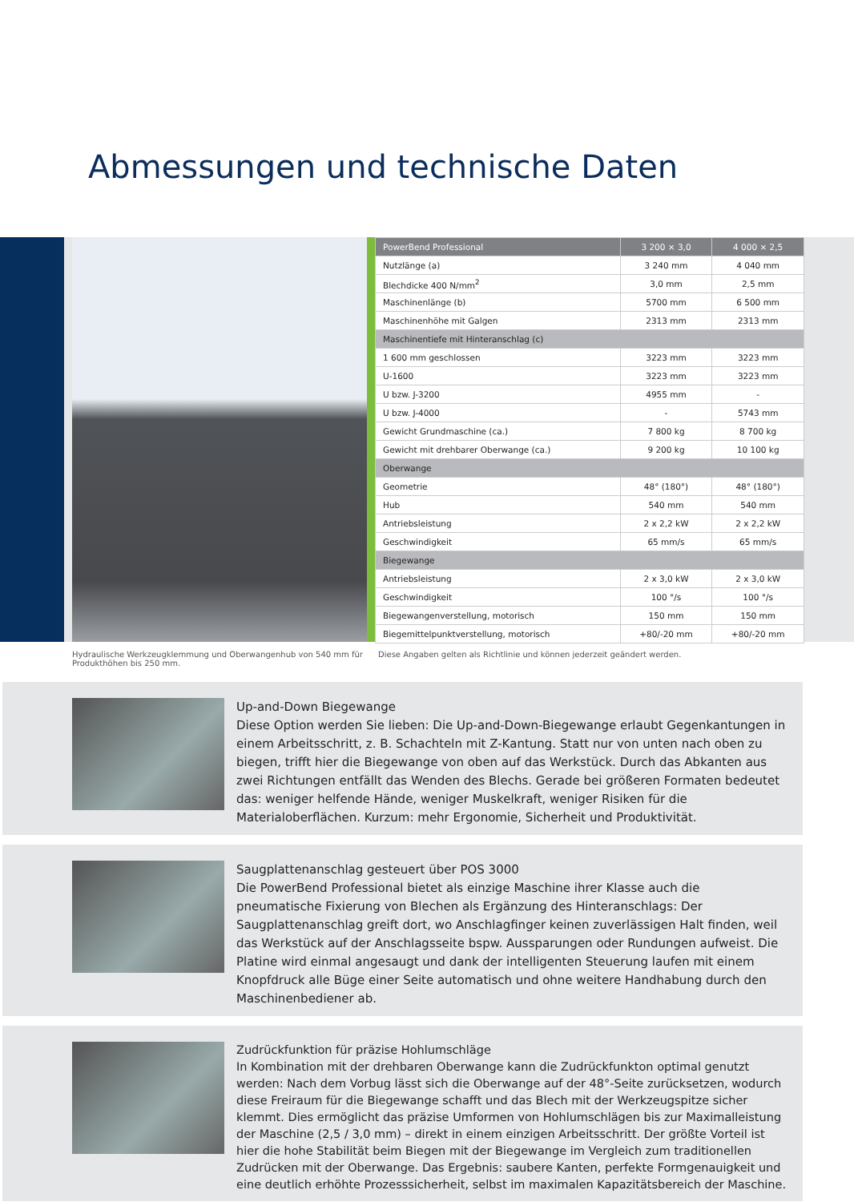Abmessungen und technische Daten
| PowerBend Professional | 3 200 × 3,0 | 4 000 × 2,5 |
| --- | --- | --- |
| Nutzlänge (a) | 3 240 mm | 4 040 mm |
| Blechdicke 400 N/mm<sup>2</sup> | 3,0 mm | 2,5 mm |
| Maschinenlänge (b) | 5700 mm | 6 500 mm |
| Maschinenhöhe mit Galgen | 2313 mm | 2313 mm |
| Maschinentiefe mit Hinteranschlag (c) | | |
| 1 600 mm geschlossen | 3223 mm | 3223 mm |
| U-1600 | 3223 mm | 3223 mm |
| U bzw. J-3200 | 4955 mm | - |
| U bzw. J-4000 | - | 5743 mm |
| Gewicht Grundmaschine (ca.) | 7 800 kg | 8 700 kg |
| Gewicht mit drehbarer Oberwange (ca.) | 9 200 kg | 10 100 kg |
| Oberwange | | |
| Geometrie | 48° (180°) | 48° (180°) |
| Hub | 540 mm | 540 mm |
| Antriebsleistung | 2 x 2,2 kW | 2 x 2,2 kW |
| Geschwindigkeit | 65 mm/s | 65 mm/s |
| Biegewange | | |
| Antriebsleistung | 2 x 3,0 kW | 2 x 3,0 kW |
| Geschwindigkeit | 100 °/s | 100 °/s |
| Biegewangenverstellung, motorisch | 150 mm | 150 mm |
| Biegemittelpunktverstellung, motorisch | +80/-20 mm | +80/-20 mm |
Hydraulische Werkzeugklemmung und Oberwangenhub von 540 mm für Produkthöhen bis 250 mm.
Diese Angaben gelten als Richtlinie und können jederzeit geändert werden.
Up-and-Down Biegewange
Diese Option werden Sie lieben: Die Up-and-Down-Biegewange erlaubt Gegenkantungen in einem Arbeitsschritt, z. B. Schachteln mit Z-Kantung. Statt nur von unten nach oben zu biegen, trifft hier die Biegewange von oben auf das Werkstück. Durch das Abkanten aus zwei Richtungen entfällt das Wenden des Blechs. Gerade bei größeren Formaten bedeutet das: weniger helfende Hände, weniger Muskelkraft, weniger Risiken für die Materialoberflächen. Kurzum: mehr Ergonomie, Sicherheit und Produktivität.
Saugplattenanschlag gesteuert über POS 3000
Die PowerBend Professional bietet als einzige Maschine ihrer Klasse auch die pneumatische Fixierung von Blechen als Ergänzung des Hinteranschlags: Der Saugplattenanschlag greift dort, wo Anschlagfinger keinen zuverlässigen Halt finden, weil das Werkstück auf der Anschlagsseite bspw. Aussparungen oder Rundungen aufweist. Die Platine wird einmal angesaugt und dank der intelligenten Steuerung laufen mit einem Knopfdruck alle Büge einer Seite automatisch und ohne weitere Handhabung durch den Maschinenbediener ab.
Zudrückfunktion für präzise Hohlumschläge
In Kombination mit der drehbaren Oberwange kann die Zudrückfunkton optimal genutzt werden: Nach dem Vorbug lässt sich die Oberwange auf der 48°-Seite zurücksetzen, wodurch diese Freiraum für die Biegewange schafft und das Blech mit der Werkzeugspitze sicher klemmt. Dies ermöglicht das präzise Umformen von Hohlumschlägen bis zur Maximalleistung der Maschine (2,5 / 3,0 mm) – direkt in einem einzigen Arbeitsschritt. Der größte Vorteil ist hier die hohe Stabilität beim Biegen mit der Biegewange im Vergleich zum traditionellen Zudrücken mit der Oberwange. Das Ergebnis: saubere Kanten, perfekte Formgenauigkeit und eine deutlich erhöhte Prozesssicherheit, selbst im maximalen Kapazitätsbereich der Maschine.